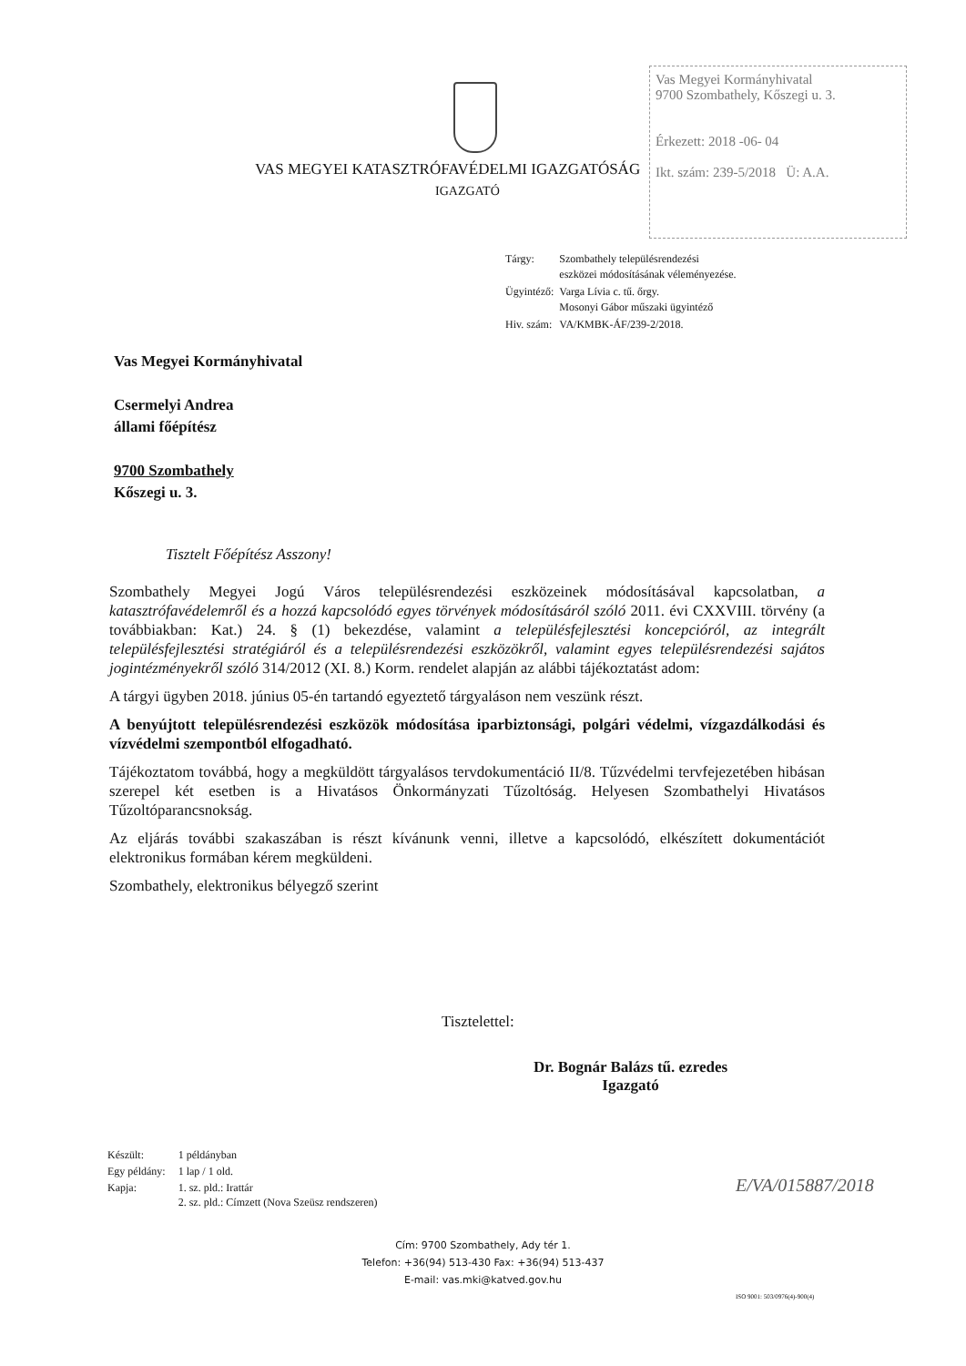Vas Megyei Kormányhivatal
9700 Szombathely, Kőszegi u. 3.
Érkezett: 2018 -06- 04
Ikt. szám: 239-5/2018 Ü: A.A.
VAS MEGYEI KATASZTRÓFAVÉDELMI IGAZGATÓSÁG
IGAZGATÓ
| Tárgy: | Szombathely településrendezési eszközei módosításának véleményezése. |
| Ügyintéző: | Varga Lívia c. tű. őrgy. Mosonyi Gábor műszaki ügyintéző |
| Hiv. szám: | VA/KMBK-ÁF/239-2/2018. |
Vas Megyei Kormányhivatal
Csermelyi Andrea
állami főépítész
9700 Szombathely
Kőszegi u. 3.
Tisztelt Főépítész Asszony!
Szombathely Megyei Jogú Város településrendezési eszközeinek módosításával kapcsolatban, a katasztrófavédelemről és a hozzá kapcsolódó egyes törvények módosításáról szóló 2011. évi CXXVIII. törvény (a továbbiakban: Kat.) 24. § (1) bekezdése, valamint a településfejlesztési koncepcióról, az integrált településfejlesztési stratégiáról és a településrendezési eszközökről, valamint egyes településrendezési sajátos jogintézményekről szóló 314/2012 (XI. 8.) Korm. rendelet alapján az alábbi tájékoztatást adom:
A tárgyi ügyben 2018. június 05-én tartandó egyeztető tárgyaláson nem veszünk részt.
A benyújtott településrendezési eszközök módosítása iparbiztonsági, polgári védelmi, vízgazdálkodási és vízvédelmi szempontból elfogadható.
Tájékoztatom továbbá, hogy a megküldött tárgyalásos tervdokumentáció II/8. Tűzvédelmi tervfejezetében hibásan szerepel két esetben is a Hivatásos Önkormányzati Tűzoltóság. Helyesen Szombathelyi Hivatásos Tűzoltóparancsnokság.
Az eljárás további szakaszában is részt kívánunk venni, illetve a kapcsolódó, elkészített dokumentációt elektronikus formában kérem megküldeni.
Szombathely, elektronikus bélyegző szerint
Tisztelettel:
Dr. Bognár Balázs tű. ezredes
Igazgató
| Készült: | 1 példányban |
| Egy példány: | 1 lap / 1 old. |
| Kapja: | 1. sz. pld.: Irattár 2. sz. pld.: Címzett (Nova Szeüsz rendszeren) |
E/VA/015887/2018
Cím: 9700 Szombathely, Ady tér 1.
Telefon: +36(94) 513-430 Fax: +36(94) 513-437
E-mail: vas.mki@katved.gov.hu
ISO 9001: 503/0976(4)-900(4)